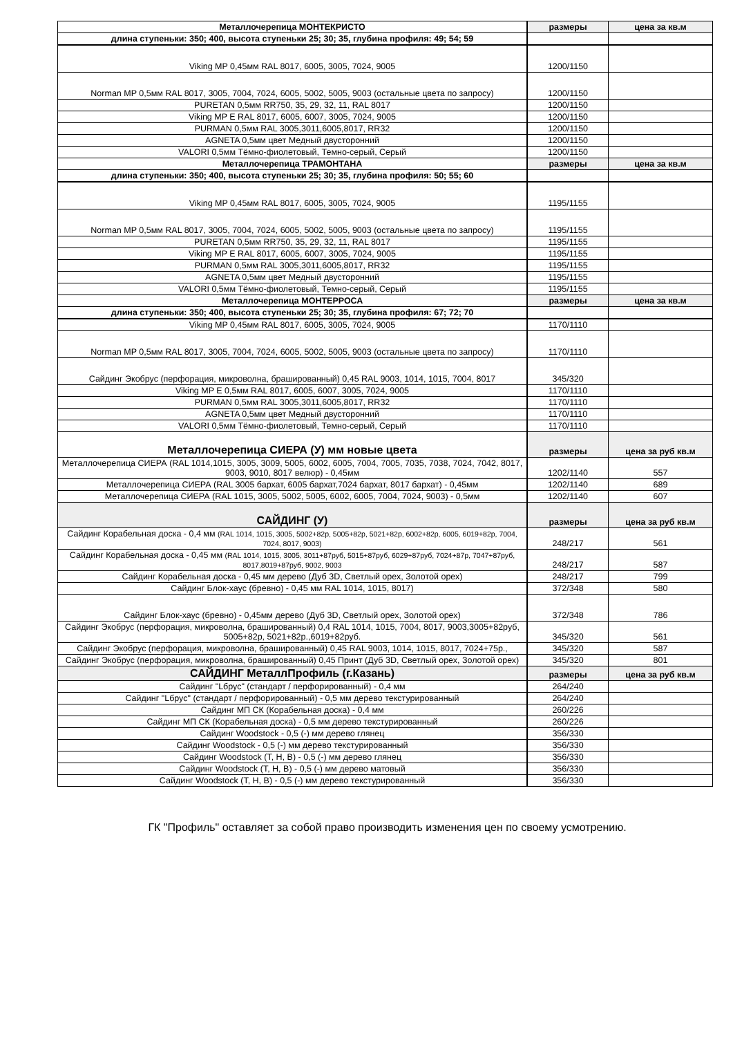| Металлочерепица МОНТЕКРИСТО | размеры | цена за кв.м |
| --- | --- | --- |
| длина ступеньки: 350; 400, высота ступеньки 25; 30; 35, глубина профиля: 49; 54; 59 | | |
| Viking MP 0,45мм RAL 8017, 6005, 3005, 7024, 9005 | 1200/1150 | |
| Norman MP 0,5мм RAL 8017, 3005, 7004, 7024, 6005, 5002, 5005, 9003 (остальные цвета по запросу) | 1200/1150 | |
| PURETAN 0,5мм RR750, 35, 29, 32, 11, RAL 8017 | 1200/1150 | |
| Viking MP E RAL 8017, 6005, 6007, 3005, 7024, 9005 | 1200/1150 | |
| PURMAN 0,5мм RAL 3005,3011,6005,8017, RR32 | 1200/1150 | |
| AGNETA 0,5мм цвет Медный двусторонний | 1200/1150 | |
| VALORI 0,5мм Тёмно-фиолетовый, Темно-серый, Серый | 1200/1150 | |
| Металлочерепица ТРАМОНТАНА | размеры | цена за кв.м |
| длина ступеньки: 350; 400, высота ступеньки 25; 30; 35, глубина профиля: 50; 55; 60 | | |
| Viking MP 0,45мм RAL 8017, 6005, 3005, 7024, 9005 | 1195/1155 | |
| Norman MP 0,5мм RAL 8017, 3005, 7004, 7024, 6005, 5002, 5005, 9003 (остальные цвета по запросу) | 1195/1155 | |
| PURETAN 0,5мм RR750, 35, 29, 32, 11, RAL 8017 | 1195/1155 | |
| Viking MP E RAL 8017, 6005, 6007, 3005, 7024, 9005 | 1195/1155 | |
| PURMAN 0,5мм RAL 3005,3011,6005,8017, RR32 | 1195/1155 | |
| AGNETA 0,5мм цвет Медный двусторонний | 1195/1155 | |
| VALORI 0,5мм Тёмно-фиолетовый, Темно-серый, Серый | 1195/1155 | |
| Металлочерепица МОНТЕРРОСА | размеры | цена за кв.м |
| длина ступеньки: 350; 400, высота ступеньки 25; 30; 35, глубина профиля: 67; 72; 70 | | |
| Viking MP 0,45мм RAL 8017, 6005, 3005, 7024, 9005 | 1170/1110 | |
| Norman MP 0,5мм RAL 8017, 3005, 7004, 7024, 6005, 5002, 5005, 9003 (остальные цвета по запросу) | 1170/1110 | |
| Сайдинг Экобрус (перфорация, микроволна, брашированный) 0,45 RAL 9003, 1014, 1015, 7004, 8017 | 345/320 | |
| Viking MP E 0,5мм RAL 8017, 6005, 6007, 3005, 7024, 9005 | 1170/1110 | |
| PURMAN 0,5мм RAL 3005,3011,6005,8017, RR32 | 1170/1110 | |
| AGNETA 0,5мм цвет Медный двусторонний | 1170/1110 | |
| VALORI 0,5мм Тёмно-фиолетовый, Темно-серый, Серый | 1170/1110 | |
| Металлочерепица СИЕРА (У) мм новые цвета | размеры | цена за руб кв.м |
| Металлочерепица СИЕРА (RAL 1014,1015, 3005, 3009, 5005, 6002, 6005, 7004, 7005, 7035, 7038, 7024, 7042, 8017, 9003, 9010, 8017 велюр) - 0,45мм | 1202/1140 | 557 |
| Металлочерепица СИЕРА (RAL 3005 бархат, 6005 бархат,7024 бархат, 8017 бархат) - 0,45мм | 1202/1140 | 689 |
| Металлочерепица СИЕРА (RAL 1015, 3005, 5002, 5005, 6002, 6005, 7004, 7024, 9003) - 0,5мм | 1202/1140 | 607 |
| САЙДИНГ (У) | размеры | цена за руб кв.м |
| Сайдинг Корабельная доска - 0,4 мм (RAL 1014, 1015, 3005, 5002+82р, 5005+82р, 5021+82р, 6002+82р, 6005, 6019+82р, 7004, 7024, 8017, 9003) | 248/217 | 561 |
| Сайдинг Корабельная доска - 0,45 мм (RAL 1014, 1015, 3005, 3011+87руб, 5015+87руб, 6029+87руб, 7024+87р, 7047+87руб, 8017,8019+87руб, 9002, 9003 | 248/217 | 587 |
| Сайдинг Корабельная доска - 0,45 мм дерево (Дуб 3D, Светлый орех, Золотой орех) | 248/217 | 799 |
| Сайдинг Блок-хаус (бревно) - 0,45 мм RAL 1014, 1015, 8017) | 372/348 | 580 |
| Сайдинг Блок-хаус (бревно) - 0,45мм дерево (Дуб 3D, Светлый орех, Золотой орех) | 372/348 | 786 |
| Сайдинг Экобрус (перфорация, микроволна, брашированный) 0,4 RAL 1014, 1015, 7004, 8017, 9003,3005+82руб, 5005+82р, 5021+82р.,6019+82руб. | 345/320 | 561 |
| Сайдинг Экобрус (перфорация, микроволна, брашированный) 0,45 RAL 9003, 1014, 1015, 8017, 7024+75р., | 345/320 | 587 |
| Сайдинг Экобрус (перфорация, микроволна, брашированный) 0,45 Принт (Дуб 3D, Светлый орех, Золотой орех) | 345/320 | 801 |
| САЙДИНГ МеталлПрофиль (г.Казань) | размеры | цена за руб кв.м |
| Сайдинг "Lбрус" (стандарт / перфорированный) - 0,4 мм | 264/240 | |
| Сайдинг "Lбрус" (стандарт / перфорированный) - 0,5 мм дерево текстурированный | 264/240 | |
| Сайдинг МП СК (Корабельная доска) - 0,4 мм | 260/226 | |
| Сайдинг МП СК (Корабельная доска) - 0,5 мм дерево текстурированный | 260/226 | |
| Сайдинг Woodstock - 0,5 (-) мм дерево глянец | 356/330 | |
| Сайдинг Woodstock - 0,5 (-) мм дерево текстурированный | 356/330 | |
| Сайдинг Woodstock (Т, Н, В) - 0,5 (-) мм дерево глянец | 356/330 | |
| Сайдинг Woodstock (Т, Н, В) - 0,5 (-) мм дерево матовый | 356/330 | |
| Сайдинг Woodstock (Т, Н, В) - 0,5 (-) мм дерево текстурированный | 356/330 | |
ГК "Профиль" оставляет за собой право производить изменения цен по своему усмотрению.